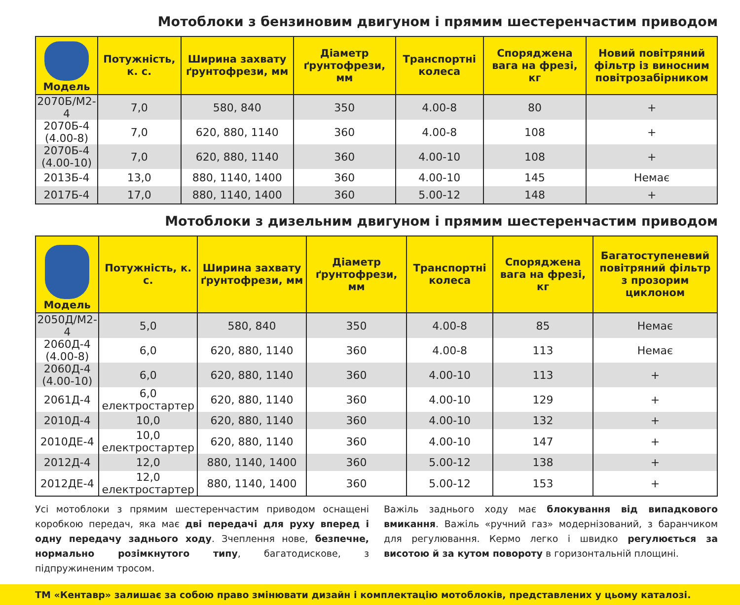Мотоблоки з бензиновим двигуном і прямим шестеренчастим приводом
| Модель | Потужність, к. с. | Ширина захвату ґрунтофрези, мм | Діаметр ґрунтофрези, мм | Транспортні колеса | Споряджена вага на фрезі, кг | Новий повітря­ний фільтр із ви­носним повітро­забірником |
| --- | --- | --- | --- | --- | --- | --- |
| 2070Б/М2-4 | 7,0 | 580, 840 | 350 | 4.00-8 | 80 | + |
| 2070Б-4 (4.00-8) | 7,0 | 620, 880, 1140 | 360 | 4.00-8 | 108 | + |
| 2070Б-4 (4.00-10) | 7,0 | 620, 880, 1140 | 360 | 4.00-10 | 108 | + |
| 2013Б-4 | 13,0 | 880, 1140, 1400 | 360 | 4.00-10 | 145 | Немає |
| 2017Б-4 | 17,0 | 880, 1140, 1400 | 360 | 5.00-12 | 148 | + |
Мотоблоки з дизельним двигуном і прямим шестеренчастим приводом
| Модель | Потужність, к. с. | Ширина захвату ґрунтофрези, мм | Діаметр ґрунтофрези, мм | Транспортні колеса | Споряджена вага на фрезі, кг | Багатосту­пеневий повітряний фільтр з прозорим циклоном |
| --- | --- | --- | --- | --- | --- | --- |
| 2050Д/М2-4 | 5,0 | 580, 840 | 350 | 4.00-8 | 85 | Немає |
| 2060Д-4 (4.00-8) | 6,0 | 620, 880, 1140 | 360 | 4.00-8 | 113 | Немає |
| 2060Д-4 (4.00-10) | 6,0 | 620, 880, 1140 | 360 | 4.00-10 | 113 | + |
| 2061Д-4 | 6,0 електростартер | 620, 880, 1140 | 360 | 4.00-10 | 129 | + |
| 2010Д-4 | 10,0 | 620, 880, 1140 | 360 | 4.00-10 | 132 | + |
| 2010ДЕ-4 | 10,0 електростартер | 620, 880, 1140 | 360 | 4.00-10 | 147 | + |
| 2012Д-4 | 12,0 | 880, 1140, 1400 | 360 | 5.00-12 | 138 | + |
| 2012ДЕ-4 | 12,0 електростартер | 880, 1140, 1400 | 360 | 5.00-12 | 153 | + |
Усі мотоблоки з прямим шестеренчастим приводом оснащені коробкою передач, яка має дві передачі для руху вперед і одну передачу заднього ходу. Зчеплення нове, безпечне, нормально розімкнутого типу, багатодискове, з підпружиненим тросом.
Важіль заднього ходу має блокування від випадкового вмикання. Важіль «ручний газ» модернізований, з баранчиком для регулювання. Кермо легко і швидко регулюється за висотою й за кутом повороту в горизонтальній площині.
ТМ «Кентавр» залишає за собою право змінювати дизайн і комплектацію мотоблоків, представлених у цьому каталозі.